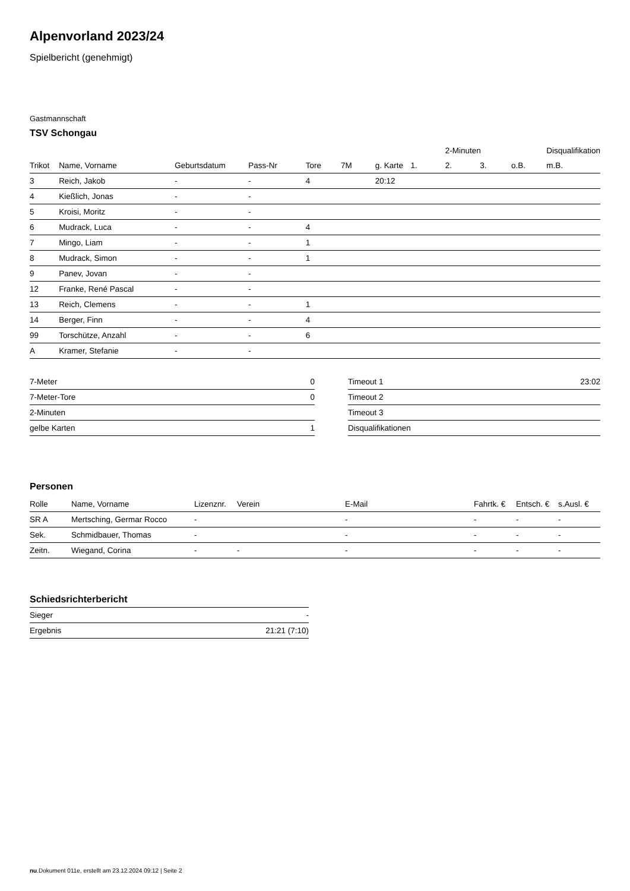Alpenvorland 2023/24
Spielbericht (genehmigt)
Gastmannschaft
TSV Schongau
| | | | | | | | | 2-Minuten | | | Disqualifikation |
| --- | --- | --- | --- | --- | --- | --- | --- | --- | --- | --- | --- |
| Trikot | Name, Vorname | Geburtsdatum | Pass-Nr | Tore | 7M | g. Karte | 1. | 2. | 3. | o.B. | m.B. |
| 3 | Reich, Jakob | - | - | 4 | | 20:12 | | | | | |
| 4 | Kießlich, Jonas | - | - | | | | | | | | |
| 5 | Kroisi, Moritz | - | - | | | | | | | | |
| 6 | Mudrack, Luca | - | - | 4 | | | | | | | |
| 7 | Mingo, Liam | - | - | 1 | | | | | | | |
| 8 | Mudrack, Simon | - | - | 1 | | | | | | | |
| 9 | Panev, Jovan | - | - | | | | | | | | |
| 12 | Franke, René Pascal | - | - | | | | | | | | |
| 13 | Reich, Clemens | - | - | 1 | | | | | | | |
| 14 | Berger, Finn | - | - | 4 | | | | | | | |
| 99 | Torschütze, Anzahl | - | - | 6 | | | | | | | |
| A | Kramer, Stefanie | - | - | | | | | | | | |
| 7-Meter | 0 |
| 7-Meter-Tore | 0 |
| 2-Minuten | |
| gelbe Karten | 1 |
| Timeout 1 | 23:02 |
| Timeout 2 | |
| Timeout 3 | |
| Disqualifikationen | |
Personen
| Rolle | Name, Vorname | Lizenznr. | Verein | E-Mail | Fahrtk. € | Entsch. € | s.Ausl. € |
| --- | --- | --- | --- | --- | --- | --- | --- |
| SR A | Mertsching, Germar Rocco | - | | - | - | - | - |
| Sek. | Schmidbauer, Thomas | - | | - | - | - | - |
| Zeitn. | Wiegand, Corina | - | - | - | - | - | - |
Schiedsrichterbericht
| Sieger | - |
| Ergebnis | 21:21 (7:10) |
nu.Dokument 011e, erstellt am 23.12.2024 09:12 | Seite 2